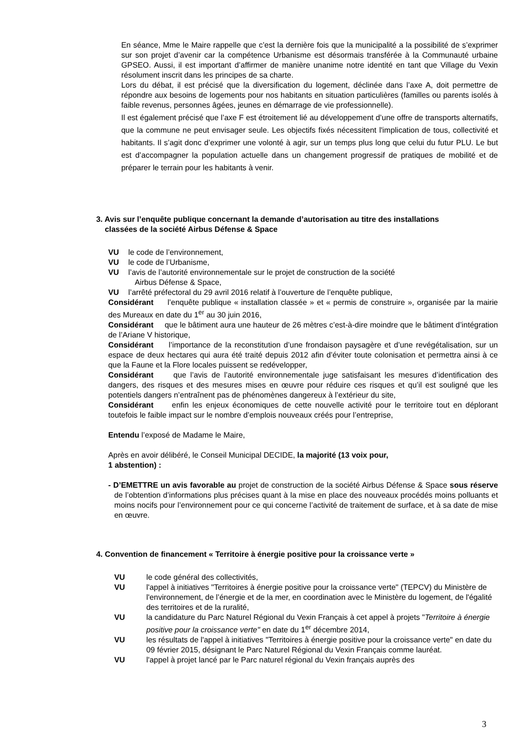En séance, Mme le Maire rappelle que c’est la dernière fois que la municipalité a la possibilité de s’exprimer sur son projet d’avenir car la compétence Urbanisme est désormais transférée à la Communauté urbaine GPSEO. Aussi, il est important d’affirmer de manière unanime notre identité en tant que Village du Vexin résolument inscrit dans les principes de sa charte.
Lors du débat, il est précisé que la diversification du logement, déclinée dans l’axe A, doit permettre de répondre aux besoins de logements pour nos habitants en situation particulières (familles ou parents isolés à faible revenus, personnes âgées, jeunes en démarrage de vie professionnelle).
Il est également précisé que l’axe F est étroitement lié au développement d’une offre de transports alternatifs, que la commune ne peut envisager seule. Les objectifs fixés nécessitent l'implication de tous, collectivité et habitants. Il s’agit donc d’exprimer une volonté à agir, sur un temps plus long que celui du futur PLU. Le but est d’accompagner la population actuelle dans un changement progressif de pratiques de mobilité et de préparer le terrain pour les habitants à venir.
3. Avis sur l’enquête publique concernant la demande d’autorisation au titre des installations
classées de la société Airbus Défense & Space
VU le code de l’environnement,
VU le code de l’Urbanisme,
VU l’avis de l’autorité environnementale sur le projet de construction de la société
Airbus Défense & Space,
VU l’arrêté préfectoral du 29 avril 2016 relatif à l’ouverture de l’enquête publique,
Considérant l’enquête publique « installation classée » et « permis de construire », organisée par la mairie des Mureaux en date du 1<sup>er</sup> au 30 juin 2016,
Considérant que le bâtiment aura une hauteur de 26 mètres c’est-à-dire moindre que le bâtiment d’intégration de l’Ariane V historique,
Considérant l’importance de la reconstitution d’une frondaison paysagère et d’une revégétalisation, sur un espace de deux hectares qui aura été traité depuis 2012 afin d’éviter toute colonisation et permettra ainsi à ce que la Faune et la Flore locales puissent se redévelopper,
Considérant que l’avis de l’autorité environnementale juge satisfaisant les mesures d’identification des dangers, des risques et des mesures mises en œuvre pour réduire ces risques et qu’il est souligné que les potentiels dangers n’entraînent pas de phénomènes dangereux à l’extérieur du site,
Considérant enfin les enjeux économiques de cette nouvelle activité pour le territoire tout en déplorant toutefois le faible impact sur le nombre d’emplois nouveaux créés pour l’entreprise,
Entendu l’exposé de Madame le Maire,
Après en avoir délibéré, le Conseil Municipal DECIDE, la majorité (13 voix pour,
1 abstention) :
- D’EMETTRE un avis favorable au projet de construction de la société Airbus Défense & Space sous réserve de l’obtention d’informations plus précises quant à la mise en place des nouveaux procédés moins polluants et moins nocifs pour l’environnement pour ce qui concerne l’activité de traitement de surface, et à sa date de mise en œuvre.
4. Convention de financement « Territoire à énergie positive pour la croissance verte »
VU le code général des collectivités,
VU l'appel à initiatives "Territoires à énergie positive pour la croissance verte" (TEPCV) du Ministère de l'environnement, de l’énergie et de la mer, en coordination avec le Ministère du logement, de l'égalité des territoires et de la ruralité,
VU la candidature du Parc Naturel Régional du Vexin Français à cet appel à projets "Territoire à énergie positive pour la croissance verte" en date du 1<sup>er</sup> décembre 2014,
VU les résultats de l'appel à initiatives "Territoires à énergie positive pour la croissance verte" en date du 09 février 2015, désignant le Parc Naturel Régional du Vexin Français comme lauréat.
VU l'appel à projet lancé par le Parc naturel régional du Vexin français auprès des
3